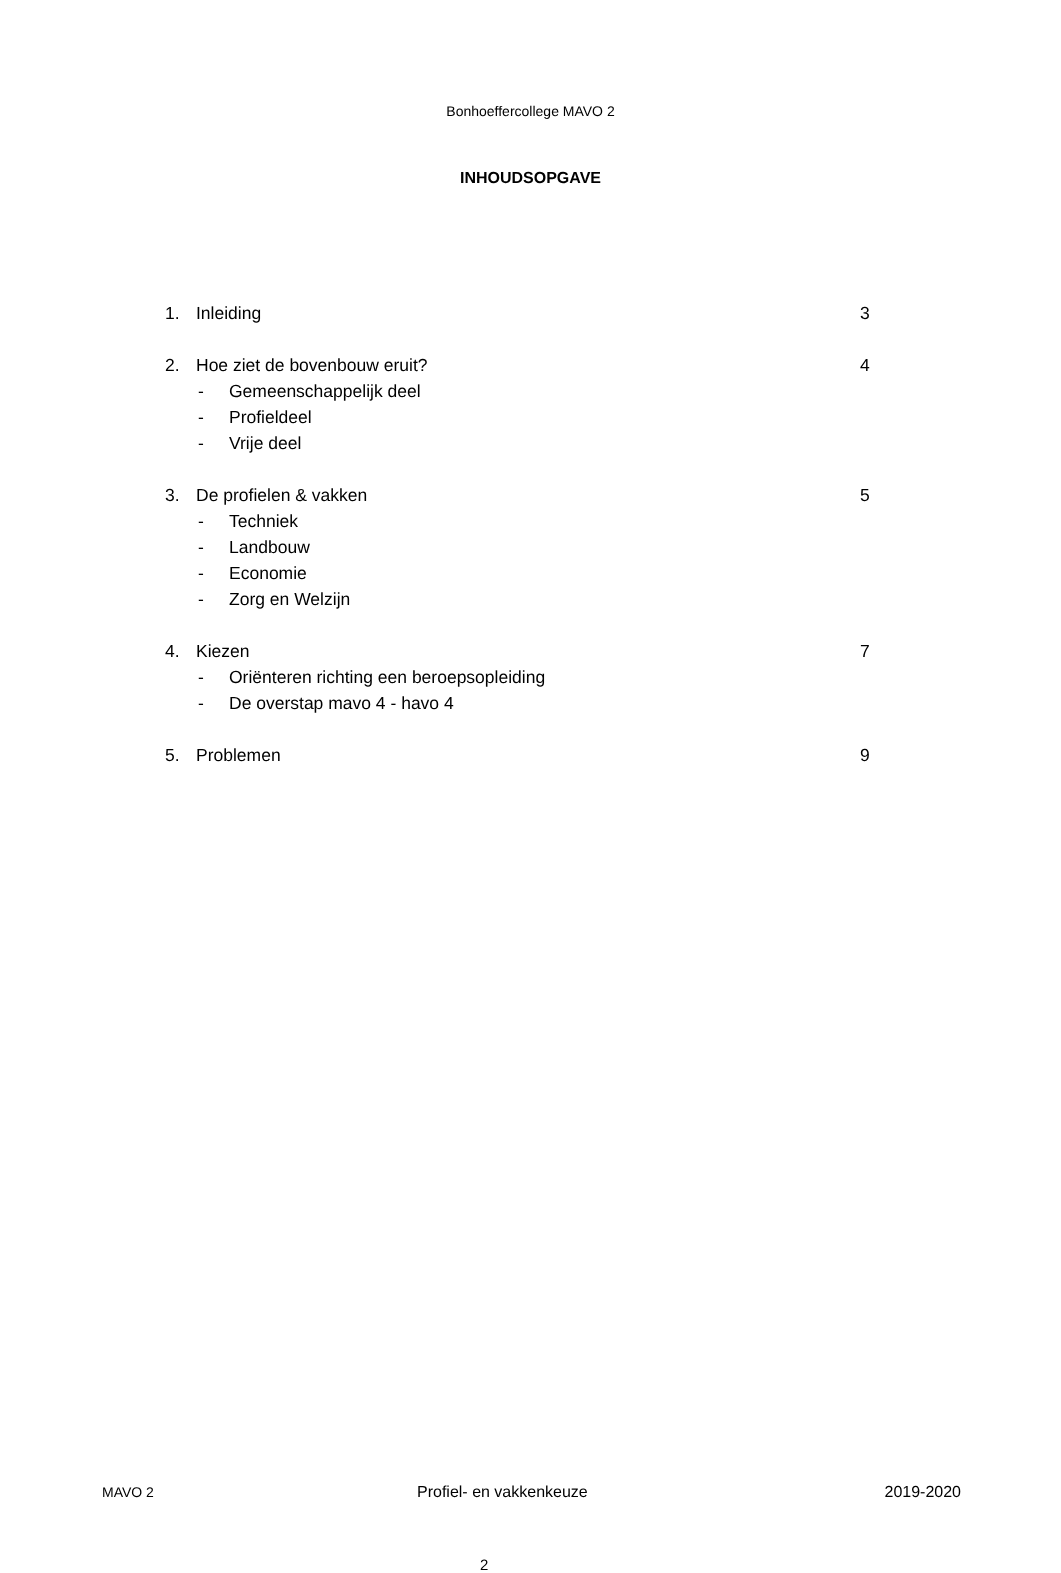Bonhoeffercollege MAVO 2
INHOUDSOPGAVE
1. Inleiding 3
2. Hoe ziet de bovenbouw eruit? 4
- Gemeenschappelijk deel
- Profieldeel
- Vrije deel
3. De profielen & vakken 5
- Techniek
- Landbouw
- Economie
- Zorg en Welzijn
4. Kiezen 7
- Oriënteren richting een beroepsopleiding
- De overstap mavo 4 - havo 4
5. Problemen 9
MAVO 2 Profiel- en vakkenkeuze 2019-2020
2